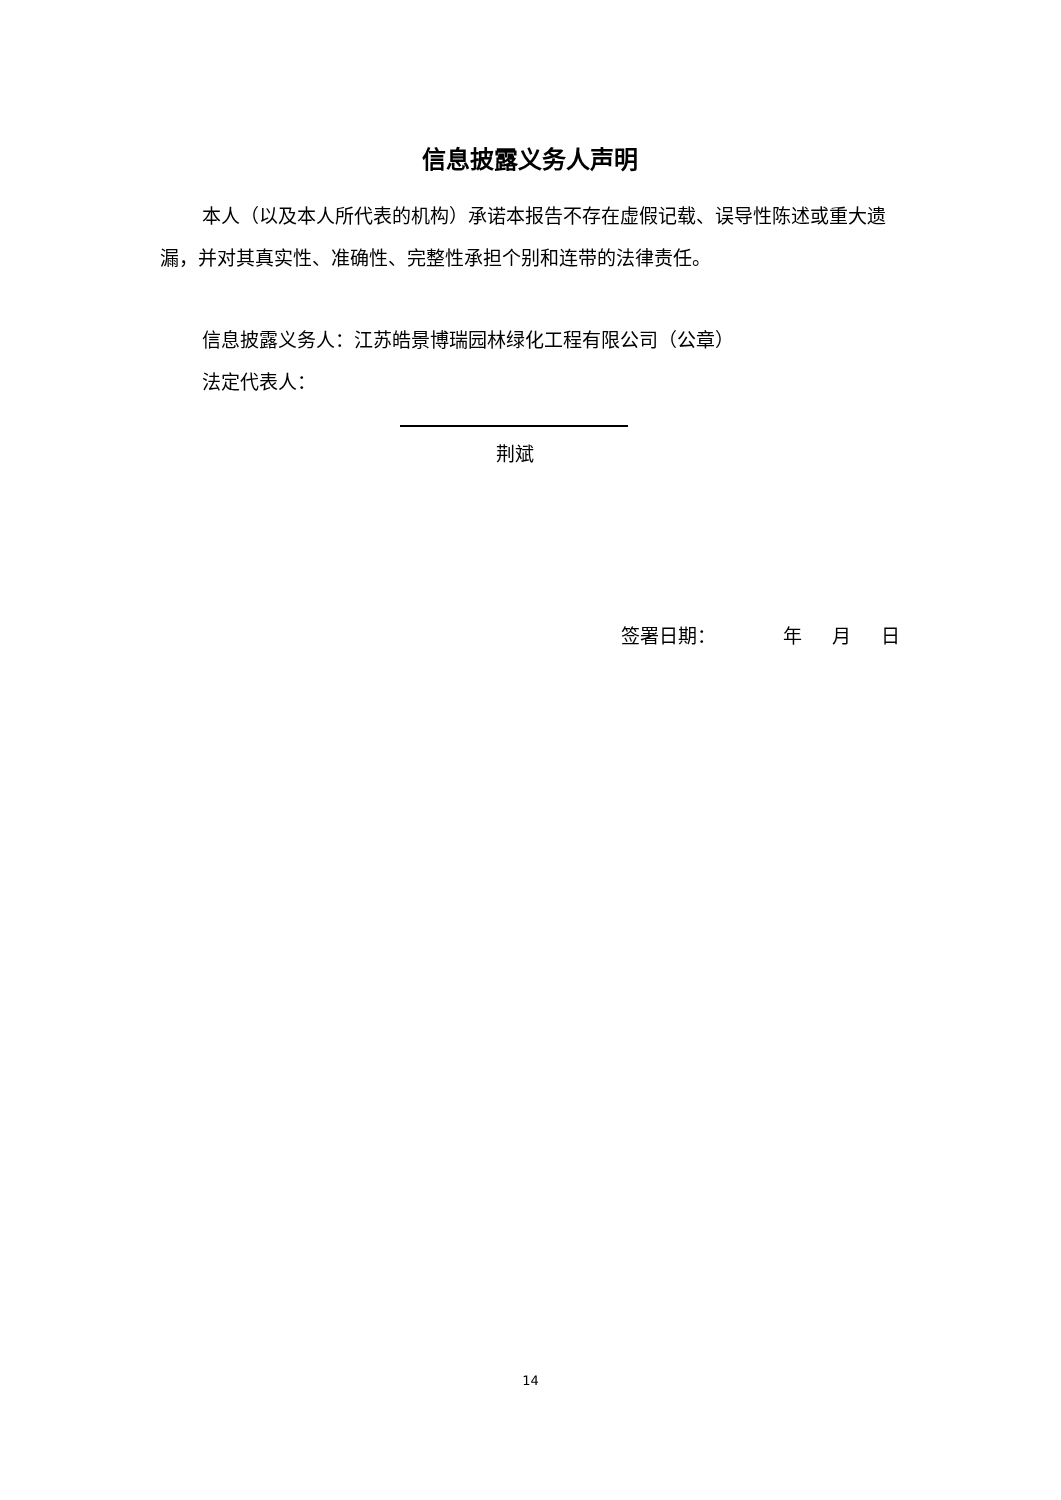信息披露义务人声明
本人（以及本人所代表的机构）承诺本报告不存在虚假记载、误导性陈述或重大遗漏，并对其真实性、准确性、完整性承担个别和连带的法律责任。
信息披露义务人：江苏皓景博瑞园林绿化工程有限公司（公章）
法定代表人：
荆斌
签署日期： 年 月 日
14